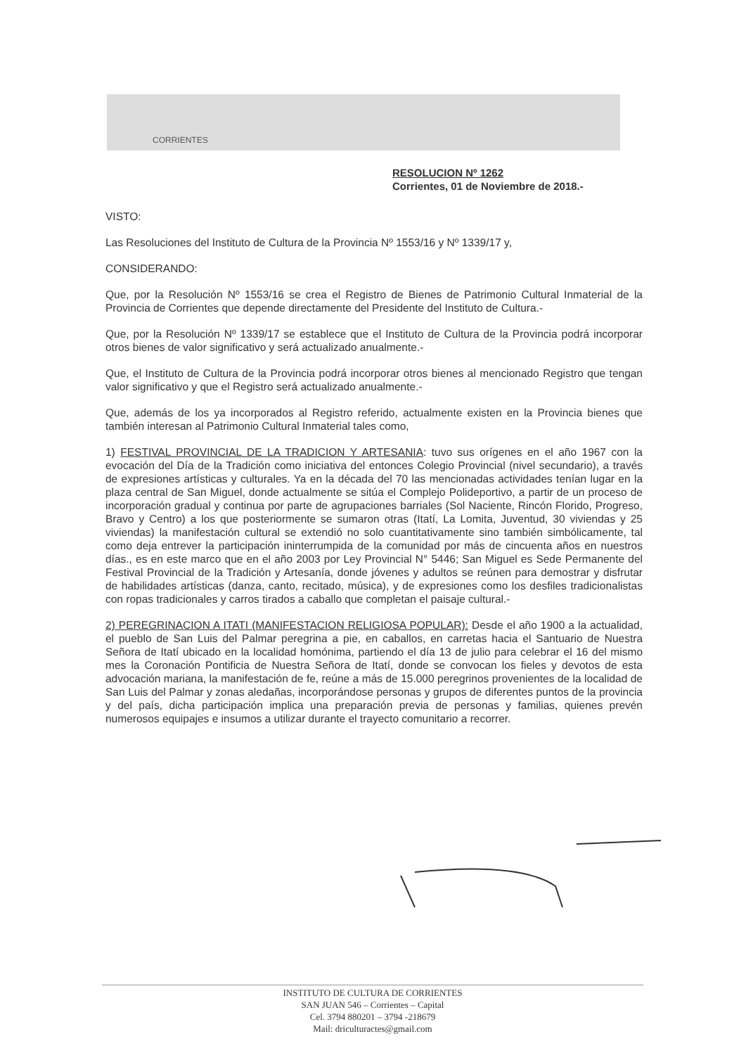CORRIENTES
RESOLUCION Nº 1262
Corrientes, 01 de Noviembre de 2018.-
VISTO:
Las Resoluciones del Instituto de Cultura de la Provincia Nº 1553/16 y Nº 1339/17 y,
CONSIDERANDO:
Que, por la Resolución Nº 1553/16 se crea el Registro de Bienes de Patrimonio Cultural Inmaterial de la Provincia de Corrientes que depende directamente del Presidente del Instituto de Cultura.-
Que, por la Resolución Nº 1339/17 se establece que el Instituto de Cultura de la Provincia podrá incorporar otros bienes de valor significativo y será actualizado anualmente.-
Que, el Instituto de Cultura de la Provincia podrá incorporar otros bienes al mencionado Registro que tengan valor significativo y que el Registro será actualizado anualmente.-
Que, además de los ya incorporados al Registro referido, actualmente existen en la Provincia bienes que también interesan al Patrimonio Cultural Inmaterial tales como,
1) FESTIVAL PROVINCIAL DE LA TRADICION Y ARTESANIA: tuvo sus orígenes en el año 1967 con la evocación del Día de la Tradición como iniciativa del entonces Colegio Provincial (nivel secundario), a través de expresiones artísticas y culturales. Ya en la década del 70 las mencionadas actividades tenían lugar en la plaza central de San Miguel, donde actualmente se sitúa el Complejo Polideportivo, a partir de un proceso de incorporación gradual y continua por parte de agrupaciones barriales (Sol Naciente, Rincón Florido, Progreso, Bravo y Centro) a los que posteriormente se sumaron otras (Itatí, La Lomita, Juventud, 30 viviendas y 25 viviendas) la manifestación cultural se extendió no solo cuantitativamente sino también simbólicamente, tal como deja entrever la participación ininterrumpida de la comunidad por más de cincuenta años en nuestros días., es en este marco que en el año 2003 por Ley Provincial N° 5446; San Miguel es Sede Permanente del Festival Provincial de la Tradición y Artesanía, donde jóvenes y adultos se reúnen para demostrar y disfrutar de habilidades artísticas (danza, canto, recitado, música), y de expresiones como los desfiles tradicionalistas con ropas tradicionales y carros tirados a caballo que completan el paisaje cultural.-
2) PEREGRINACION A ITATI (MANIFESTACION RELIGIOSA POPULAR): Desde el año 1900 a la actualidad, el pueblo de San Luis del Palmar peregrina a pie, en caballos, en carretas hacia el Santuario de Nuestra Señora de Itatí ubicado en la localidad homónima, partiendo el día 13 de julio para celebrar el 16 del mismo mes la Coronación Pontificia de Nuestra Señora de Itatí, donde se convocan los fieles y devotos de esta advocación mariana, la manifestación de fe, reúne a más de 15.000 peregrinos provenientes de la localidad de San Luis del Palmar y zonas aledañas, incorporándose personas y grupos de diferentes puntos de la provincia y del país, dicha participación implica una preparación previa de personas y familias, quienes prevén numerosos equipajes e insumos a utilizar durante el trayecto comunitario a recorrer.
INSTITUTO DE CULTURA DE CORRIENTES
SAN JUAN 546 – Corrientes – Capital
Cel. 3794 880201 – 3794 -218679
Mail: driculturactes@gmail.com